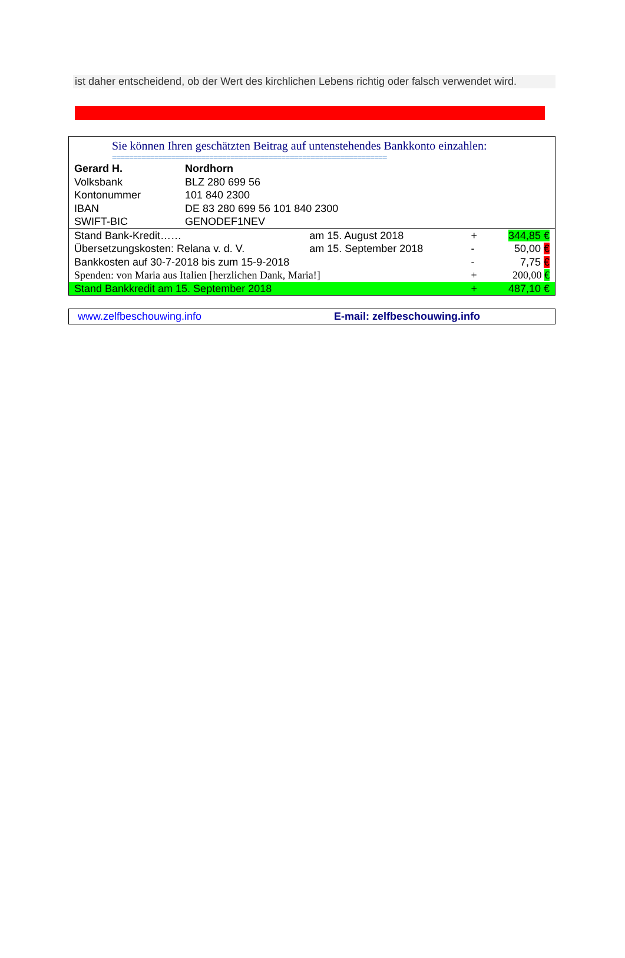ist daher entscheidend, ob der Wert des kirchlichen Lebens richtig oder falsch verwendet wird.
Sie können Ihren geschätzten Beitrag auf untenstehendes Bankkonto einzahlen:
=================================================================
| Gerard H. | Nordhorn |
| Volksbank | BLZ 280 699 56 |
| Kontonummer | 101 840 2300 |
| IBAN | DE 83 280 699 56 101 840 2300 |
| SWIFT-BIC | GENODEF1NEV |
| Stand Bank-Kredit…… | am 15. August 2018 | + | 344,85 € |
| Übersetzungskosten: Relana v. d. V. | am 15. September 2018 | - | 50,00 € |
| Bankkosten auf 30-7-2018 bis zum 15-9-2018 | | - | 7,75 € |
| Spenden: von Maria aus Italien [herzlichen Dank, Maria!] | | + | 200,00 € |
| Stand Bankkredit am 15. September 2018 | | + | 487,10 € |
www.zelfbeschouwing.info E-mail: zelfbeschouwing.info